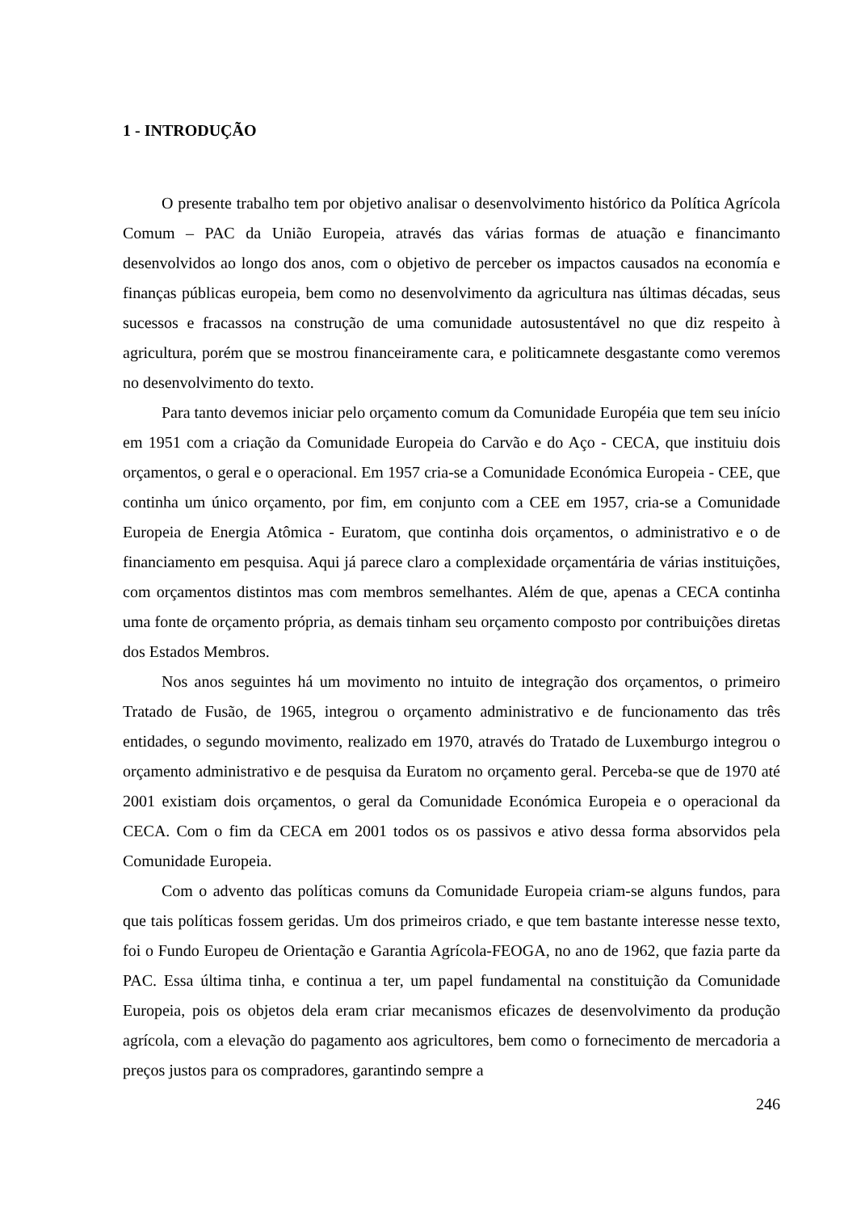1 - INTRODUÇÃO
O presente trabalho tem por objetivo analisar o desenvolvimento histórico da Política Agrícola Comum – PAC da União Europeia, através das várias formas de atuação e financimanto desenvolvidos ao longo dos anos, com o objetivo de perceber os impactos causados na economía e finanças públicas europeia, bem como no desenvolvimento da agricultura nas últimas décadas, seus sucessos e fracassos na construção de uma comunidade autosustentável no que diz respeito à agricultura, porém que se mostrou financeiramente cara, e politicamnete desgastante como veremos no desenvolvimento do texto.
Para tanto devemos iniciar pelo orçamento comum da Comunidade Européia que tem seu início em 1951 com a criação da Comunidade Europeia do Carvão e do Aço - CECA, que instituiu dois orçamentos, o geral e o operacional. Em 1957 cria-se a Comunidade Económica Europeia - CEE, que continha um único orçamento, por fim, em conjunto com a CEE em 1957, cria-se a Comunidade Europeia de Energia Atômica - Euratom, que continha dois orçamentos, o administrativo e o de financiamento em pesquisa. Aqui já parece claro a complexidade orçamentária de várias instituições, com orçamentos distintos mas com membros semelhantes. Além de que, apenas a CECA continha uma fonte de orçamento própria, as demais tinham seu orçamento composto por contribuições diretas dos Estados Membros.
Nos anos seguintes há um movimento no intuito de integração dos orçamentos, o primeiro Tratado de Fusão, de 1965, integrou o orçamento administrativo e de funcionamento das três entidades, o segundo movimento, realizado em 1970, através do Tratado de Luxemburgo integrou o orçamento administrativo e de pesquisa da Euratom no orçamento geral. Perceba-se que de 1970 até 2001 existiam dois orçamentos, o geral da Comunidade Económica Europeia e o operacional da CECA. Com o fim da CECA em 2001 todos os os passivos e ativo dessa forma absorvidos pela Comunidade Europeia.
Com o advento das políticas comuns da Comunidade Europeia criam-se alguns fundos, para que tais políticas fossem geridas. Um dos primeiros criado, e que tem bastante interesse nesse texto, foi o Fundo Europeu de Orientação e Garantia Agrícola-FEOGA, no ano de 1962, que fazia parte da PAC. Essa última tinha, e continua a ter, um papel fundamental na constituição da Comunidade Europeia, pois os objetos dela eram criar mecanismos eficazes de desenvolvimento da produção agrícola, com a elevação do pagamento aos agricultores, bem como o fornecimento de mercadoria a preços justos para os compradores, garantindo sempre a
246